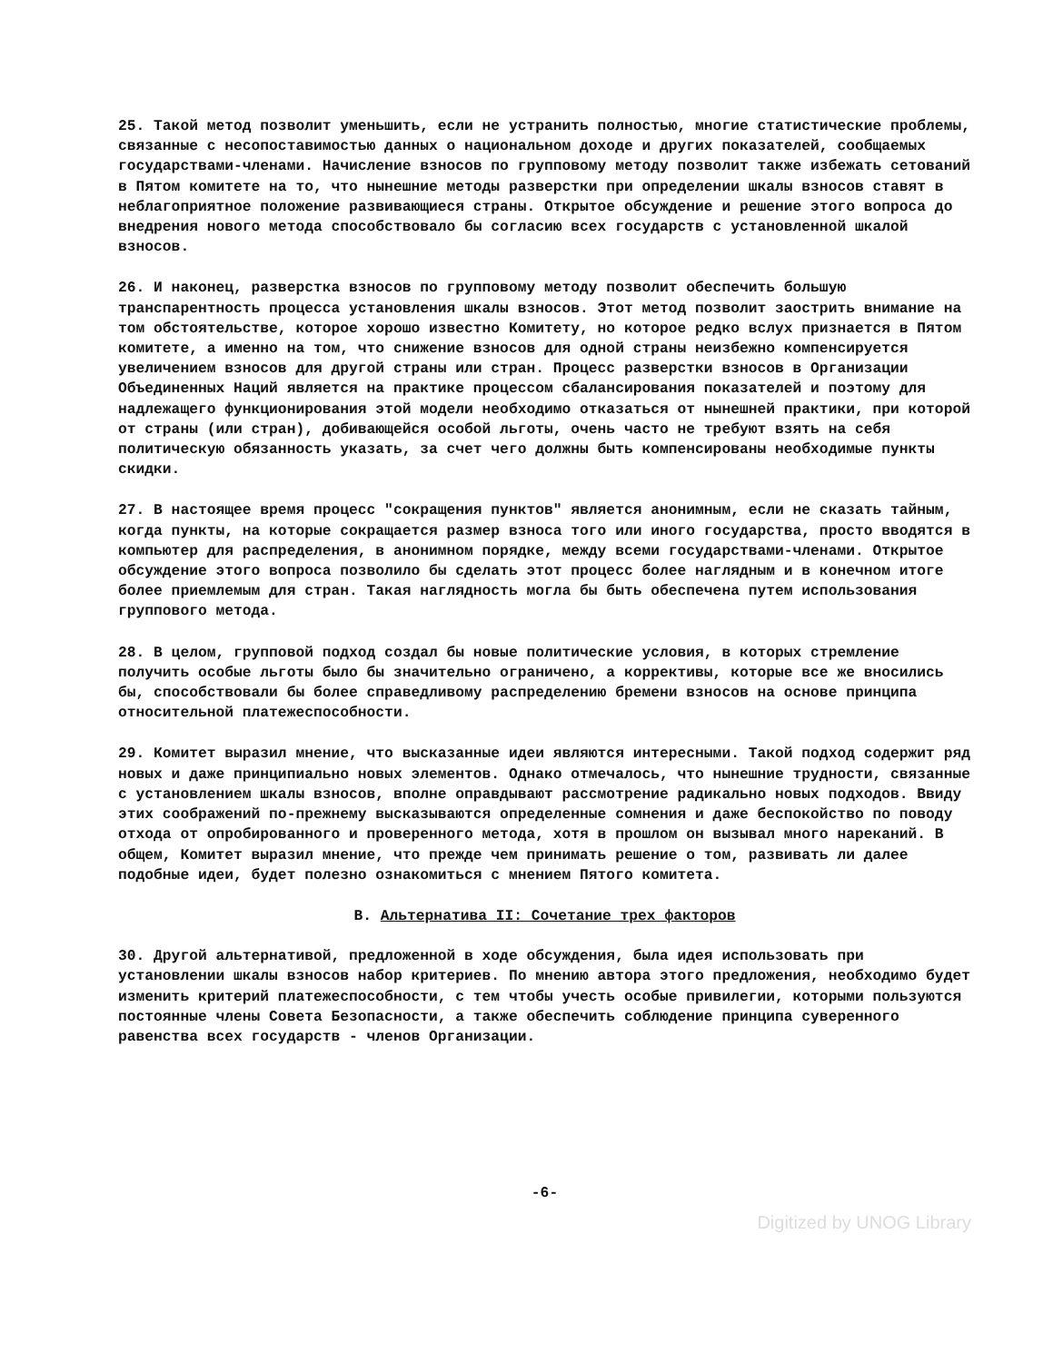25. Такой метод позволит уменьшить, если не устранить полностью, многие статистические проблемы, связанные с несопоставимостью данных о национальном доходе и других показателей, сообщаемых государствами-членами. Начисление взносов по групповому методу позволит также избежать сетований в Пятом комитете на то, что нынешние методы разверстки при определении шкалы взносов ставят в неблагоприятное положение развивающиеся страны. Открытое обсуждение и решение этого вопроса до внедрения нового метода способствовало бы согласию всех государств с установленной шкалой взносов.
26. И наконец, разверстка взносов по групповому методу позволит обеспечить большую транспарентность процесса установления шкалы взносов. Этот метод позволит заострить внимание на том обстоятельстве, которое хорошо известно Комитету, но которое редко вслух признается в Пятом комитете, а именно на том, что снижение взносов для одной страны неизбежно компенсируется увеличением взносов для другой страны или стран. Процесс разверстки взносов в Организации Объединенных Наций является на практике процессом сбалансирования показателей и поэтому для надлежащего функционирования этой модели необходимо отказаться от нынешней практики, при которой от страны (или стран), добивающейся особой льготы, очень часто не требуют взять на себя политическую обязанность указать, за счет чего должны быть компенсированы необходимые пункты скидки.
27. В настоящее время процесс "сокращения пунктов" является анонимным, если не сказать тайным, когда пункты, на которые сокращается размер взноса того или иного государства, просто вводятся в компьютер для распределения, в анонимном порядке, между всеми государствами-членами. Открытое обсуждение этого вопроса позволило бы сделать этот процесс более наглядным и в конечном итоге более приемлемым для стран. Такая наглядность могла бы быть обеспечена путем использования группового метода.
28. В целом, групповой подход создал бы новые политические условия, в которых стремление получить особые льготы было бы значительно ограничено, а коррективы, которые все же вносились бы, способствовали бы более справедливому распределению бремени взносов на основе принципа относительной платежеспособности.
29. Комитет выразил мнение, что высказанные идеи являются интересными. Такой подход содержит ряд новых и даже принципиально новых элементов. Однако отмечалось, что нынешние трудности, связанные с установлением шкалы взносов, вполне оправдывают рассмотрение радикально новых подходов. Ввиду этих соображений по-прежнему высказываются определенные сомнения и даже беспокойство по поводу отхода от опробированного и проверенного метода, хотя в прошлом он вызывал много нареканий. В общем, Комитет выразил мнение, что прежде чем принимать решение о том, развивать ли далее подобные идеи, будет полезно ознакомиться с мнением Пятого комитета.
В. Альтернатива II: Сочетание трех факторов
30. Другой альтернативой, предложенной в ходе обсуждения, была идея использовать при установлении шкалы взносов набор критериев. По мнению автора этого предложения, необходимо будет изменить критерий платежеспособности, с тем чтобы учесть особые привилегии, которыми пользуются постоянные члены Совета Безопасности, а также обеспечить соблюдение принципа суверенного равенства всех государств - членов Организации.
-6-
Digitized by UNOG Library